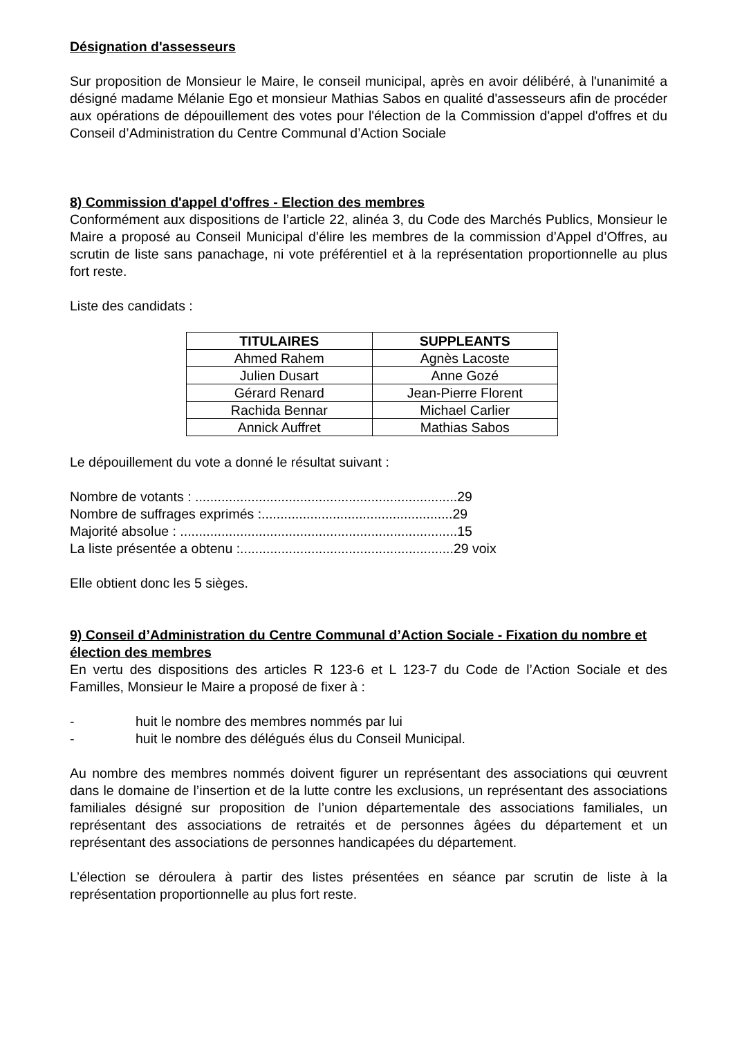Désignation d'assesseurs
Sur proposition de Monsieur le Maire, le conseil municipal, après en avoir délibéré, à l'unanimité a désigné madame Mélanie Ego et monsieur Mathias Sabos en qualité d'assesseurs afin de procéder aux opérations de dépouillement des votes pour l'élection de la Commission d'appel d'offres et du Conseil d’Administration du Centre Communal d’Action Sociale
8) Commission d'appel d'offres - Election des membres
Conformément aux dispositions de l’article 22, alinéa 3, du Code des Marchés Publics, Monsieur le Maire a proposé au Conseil Municipal d’élire les membres de la commission d’Appel d’Offres, au scrutin de liste sans panachage, ni vote préférentiel et à la représentation proportionnelle au plus fort reste.
Liste des candidats :
| TITULAIRES | SUPPLEANTS |
| --- | --- |
| Ahmed Rahem | Agnès Lacoste |
| Julien Dusart | Anne Gozé |
| Gérard Renard | Jean-Pierre Florent |
| Rachida Bennar | Michael Carlier |
| Annick Auffret | Mathias Sabos |
Le dépouillement du vote a donné le résultat suivant :
Nombre de votants : ......................................................................29
Nombre de suffrages exprimés :...................................................29
Majorité absolue : ..........................................................................15
La liste présentée a obtenu :.........................................................29 voix
Elle obtient donc les 5 sièges.
9) Conseil d’Administration du Centre Communal d’Action Sociale - Fixation du nombre et élection des membres
En vertu des dispositions des articles R 123-6 et L 123-7 du Code de l’Action Sociale et des Familles, Monsieur le Maire a proposé de fixer à :
- huit le nombre des membres nommés par lui
- huit le nombre des délégués élus du Conseil Municipal.
Au nombre des membres nommés doivent figurer un représentant des associations qui œuvrent dans le domaine de l’insertion et de la lutte contre les exclusions, un représentant des associations familiales désigné sur proposition de l’union départementale des associations familiales, un représentant des associations de retraités et de personnes âgées du département et un représentant des associations de personnes handicapées du département.
L’élection se déroulera à partir des listes présentées en séance par scrutin de liste à la représentation proportionnelle au plus fort reste.